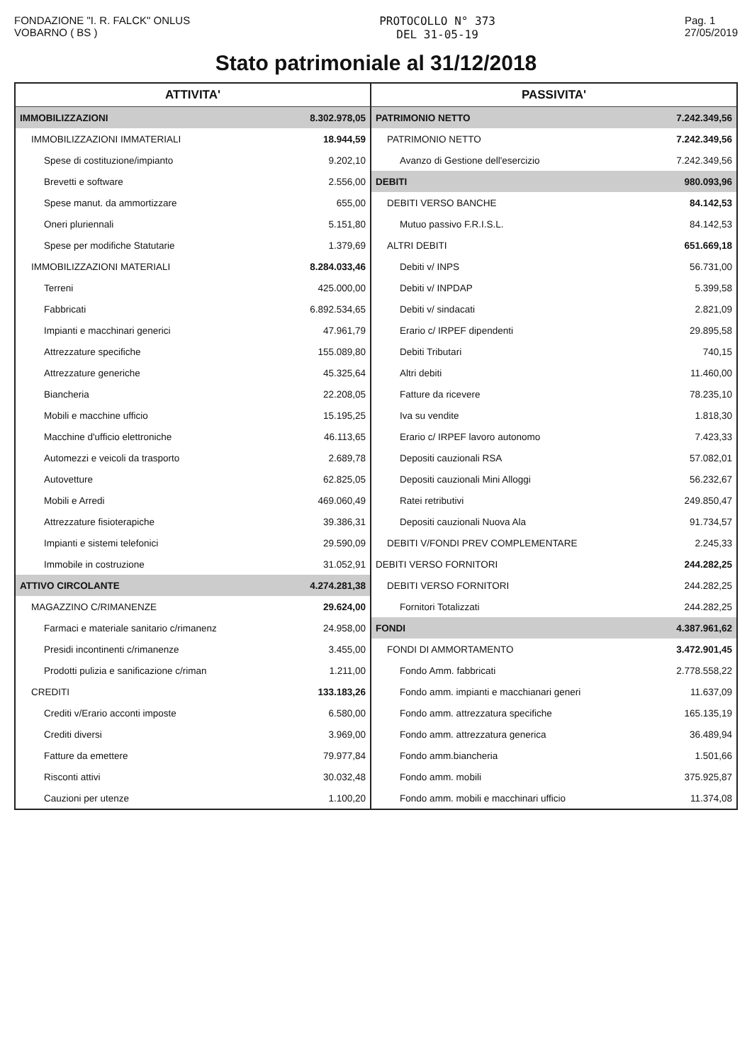FONDAZIONE "I. R. FALCK" ONLUS
VOBARNO ( BS )
PROTOCOLLO N° 373
DEL 31-05-19
Pag. 1
27/05/2019
Stato patrimoniale al 31/12/2018
| ATTIVITA' | | PASSIVITA' | |
| --- | --- | --- | --- |
| IMMOBILIZZAZIONI | 8.302.978,05 | PATRIMONIO NETTO | 7.242.349,56 |
| IMMOBILIZZAZIONI IMMATERIALI | 18.944,59 | PATRIMONIO NETTO | 7.242.349,56 |
| Spese di costituzione/impianto | 9.202,10 | Avanzo di Gestione dell'esercizio | 7.242.349,56 |
| Brevetti e software | 2.556,00 | DEBITI | 980.093,96 |
| Spese manut. da ammortizzare | 655,00 | DEBITI VERSO BANCHE | 84.142,53 |
| Oneri pluriennali | 5.151,80 | Mutuo passivo F.R.I.S.L. | 84.142,53 |
| Spese per modifiche Statutarie | 1.379,69 | ALTRI DEBITI | 651.669,18 |
| IMMOBILIZZAZIONI MATERIALI | 8.284.033,46 | Debiti v/ INPS | 56.731,00 |
| Terreni | 425.000,00 | Debiti v/ INPDAP | 5.399,58 |
| Fabbricati | 6.892.534,65 | Debiti v/ sindacati | 2.821,09 |
| Impianti e macchinari generici | 47.961,79 | Erario c/ IRPEF dipendenti | 29.895,58 |
| Attrezzature specifiche | 155.089,80 | Debiti Tributari | 740,15 |
| Attrezzature generiche | 45.325,64 | Altri debiti | 11.460,00 |
| Biancheria | 22.208,05 | Fatture da ricevere | 78.235,10 |
| Mobili e macchine ufficio | 15.195,25 | Iva su vendite | 1.818,30 |
| Macchine d'ufficio elettroniche | 46.113,65 | Erario c/ IRPEF lavoro autonomo | 7.423,33 |
| Automezzi e veicoli da trasporto | 2.689,78 | Depositi cauzionali RSA | 57.082,01 |
| Autovetture | 62.825,05 | Depositi cauzionali Mini Alloggi | 56.232,67 |
| Mobili e Arredi | 469.060,49 | Ratei retributivi | 249.850,47 |
| Attrezzature fisioterapiche | 39.386,31 | Depositi cauzionali Nuova Ala | 91.734,57 |
| Impianti e sistemi telefonici | 29.590,09 | DEBITI V/FONDI PREV COMPLEMENTARE | 2.245,33 |
| Immobile in costruzione | 31.052,91 | DEBITI VERSO FORNITORI | 244.282,25 |
| ATTIVO CIRCOLANTE | 4.274.281,38 | DEBITI VERSO FORNITORI | 244.282,25 |
| MAGAZZINO C/RIMANENZE | 29.624,00 | Fornitori Totalizzati | 244.282,25 |
| Farmaci e materiale sanitario c/rimanenz | 24.958,00 | FONDI | 4.387.961,62 |
| Presidi incontinenti c/rimanenze | 3.455,00 | FONDI DI AMMORTAMENTO | 3.472.901,45 |
| Prodotti pulizia e sanificazione c/riman | 1.211,00 | Fondo Amm. fabbricati | 2.778.558,22 |
| CREDITI | 133.183,26 | Fondo amm. impianti e macchianari generi | 11.637,09 |
| Crediti v/Erario acconti imposte | 6.580,00 | Fondo amm. attrezzatura specifiche | 165.135,19 |
| Crediti diversi | 3.969,00 | Fondo amm. attrezzatura generica | 36.489,94 |
| Fatture da emettere | 79.977,84 | Fondo amm.biancheria | 1.501,66 |
| Risconti attivi | 30.032,48 | Fondo amm. mobili | 375.925,87 |
| Cauzioni per utenze | 1.100,20 | Fondo amm. mobili e macchinari ufficio | 11.374,08 |